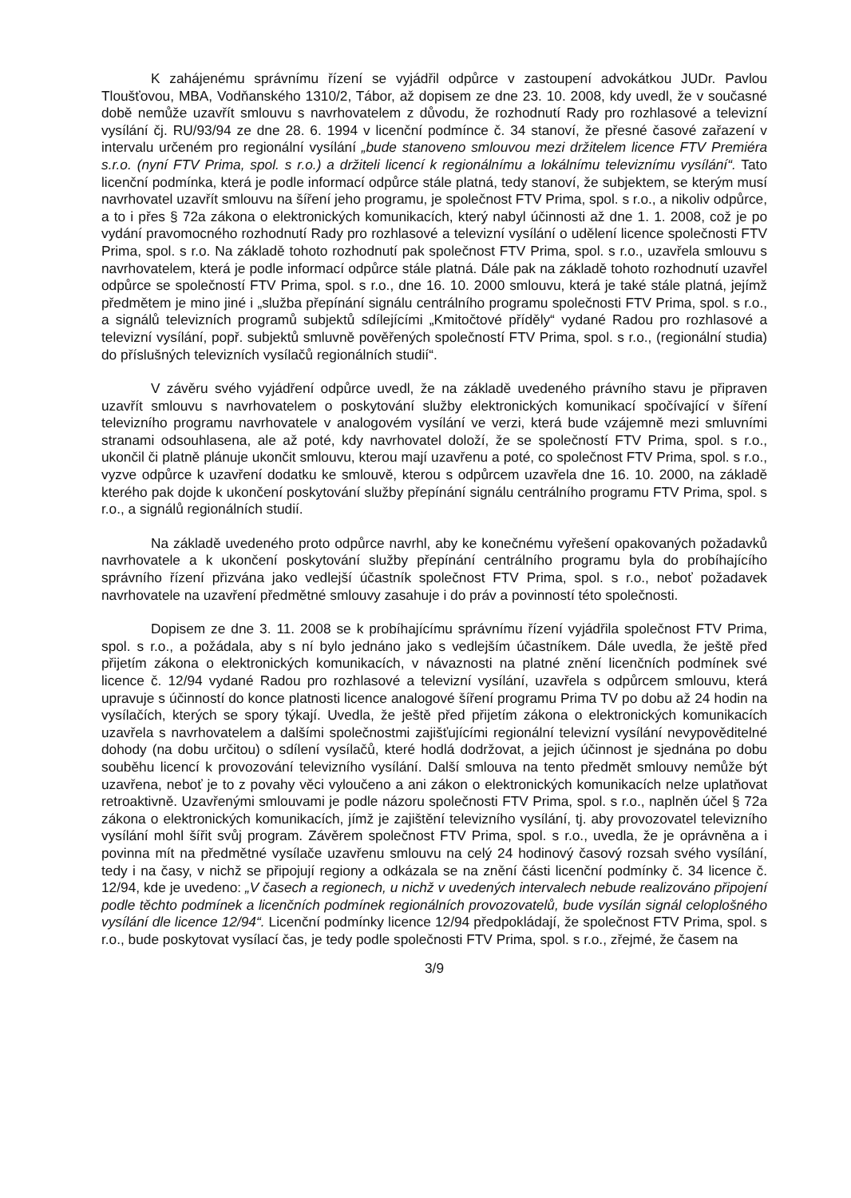K zahájenému správnímu řízení se vyjádřil odpůrce v zastoupení advokátkou JUDr. Pavlou Tloušťovou, MBA, Vodňanského 1310/2, Tábor, až dopisem ze dne 23. 10. 2008, kdy uvedl, že v současné době nemůže uzavřít smlouvu s navrhovatelem z důvodu, že rozhodnutí Rady pro rozhlasové a televizní vysílání čj. RU/93/94 ze dne 28. 6. 1994 v licenční podmínce č. 34 stanoví, že přesné časové zařazení v intervalu určeném pro regionální vysílání „bude stanoveno smlouvou mezi držitelem licence FTV Premiéra s.r.o. (nyní FTV Prima, spol. s r.o.) a držiteli licencí k regionálnímu a lokálnímu televiznímu vysílání“. Tato licenční podmínka, která je podle informací odpůrce stále platná, tedy stanoví, že subjektem, se kterým musí navrhovatel uzavřít smlouvu na šíření jeho programu, je společnost FTV Prima, spol. s r.o., a nikoliv odpůrce, a to i přes § 72a zákona o elektronických komunikacích, který nabyl účinnosti až dne 1. 1. 2008, což je po vydání pravomocného rozhodnutí Rady pro rozhlasové a televizní vysílání o udělení licence společnosti FTV Prima, spol. s r.o. Na základě tohoto rozhodnutí pak společnost FTV Prima, spol. s r.o., uzavřela smlouvu s navrhovatelem, která je podle informací odpůrce stále platná. Dále pak na základě tohoto rozhodnutí uzavřel odpůrce se společností FTV Prima, spol. s r.o., dne 16. 10. 2000 smlouvu, která je také stále platná, jejímž předmětem je mino jiné i „služba přepínání signálu centrálního programu společnosti FTV Prima, spol. s r.o., a signálů televizních programů subjektů sdílejícími „Kmitočtové příděly“ vydané Radou pro rozhlasové a televizní vysílání, popř. subjektů smluvně pověřených společností FTV Prima, spol. s r.o., (regionální studia) do příslušných televizních vysílačů regionálních studií“.
V závěru svého vyjádření odpůrce uvedl, že na základě uvedeného právního stavu je připraven uzavřít smlouvu s navrhovatelem o poskytování služby elektronických komunikací spočívající v šíření televizního programu navrhovatele v analogovém vysílání ve verzi, která bude vzájemně mezi smluvními stranami odsouhlasena, ale až poté, kdy navrhovatel doloží, že se společností FTV Prima, spol. s r.o., ukončil či platně plánuje ukončit smlouvu, kterou mají uzavřenu a poté, co společnost FTV Prima, spol. s r.o., vyzve odpůrce k uzavření dodatku ke smlouvě, kterou s odpůrcem uzavřela dne 16. 10. 2000, na základě kterého pak dojde k ukončení poskytování služby přepínání signálu centrálního programu FTV Prima, spol. s r.o., a signálů regionálních studií.
Na základě uvedeného proto odpůrce navrhl, aby ke konečnému vyřešení opakovaných požadavků navrhovatele a k ukončení poskytování služby přepínání centrálního programu byla do probíhajícího správního řízení přizvána jako vedlejší účastník společnost FTV Prima, spol. s r.o., neboť požadavek navrhovatele na uzavření předmětné smlouvy zasahuje i do práv a povinností této společnosti.
Dopisem ze dne 3. 11. 2008 se k probíhajícímu správnímu řízení vyjádřila společnost FTV Prima, spol. s r.o., a požádala, aby s ní bylo jednáno jako s vedlejším účastníkem. Dále uvedla, že ještě před přijetím zákona o elektronických komunikacích, v návaznosti na platné znění licenčních podmínek své licence č. 12/94 vydané Radou pro rozhlasové a televizní vysílání, uzavřela s odpůrcem smlouvu, která upravuje s účinností do konce platnosti licence analogové šíření programu Prima TV po dobu až 24 hodin na vysílačích, kterých se spory týkají. Uvedla, že ještě před přijetím zákona o elektronických komunikacích uzavřela s navrhovatelem a dalšími společnostmi zajišťujícími regionální televizní vysílání nevypověditelné dohody (na dobu určitou) o sdílení vysílačů, které hodlá dodržovat, a jejich účinnost je sjednána po dobu souběhu licencí k provozování televizního vysílání. Další smlouva na tento předmět smlouvy nemůže být uzavřena, neboť je to z povahy věci vyloučeno a ani zákon o elektronických komunikacích nelze uplatňovat retroaktivně. Uzavřenými smlouvami je podle názoru společnosti FTV Prima, spol. s r.o., naplněn účel § 72a zákona o elektronických komunikacích, jímž je zajištění televizního vysílání, tj. aby provozovatel televizního vysílání mohl šířit svůj program. Závěrem společnost FTV Prima, spol. s r.o., uvedla, že je oprávněna a i povinna mít na předmětné vysílače uzavřenu smlouvu na celý 24 hodinový časový rozsah svého vysílání, tedy i na časy, v nichž se připojují regiony a odkázala se na znění části licenční podmínky č. 34 licence č. 12/94, kde je uvedeno: „V časech a regionech, u nichž v uvedených intervalech nebude realizováno připojení podle těchto podmínek a licenčních podmínek regionálních provozovatelů, bude vysílán signál celoplošného vysílání dle licence 12/94“. Licenční podmínky licence 12/94 předpokládají, že společnost FTV Prima, spol. s r.o., bude poskytovat vysílací čas, je tedy podle společnosti FTV Prima, spol. s r.o., zřejmé, že časem na
3/9